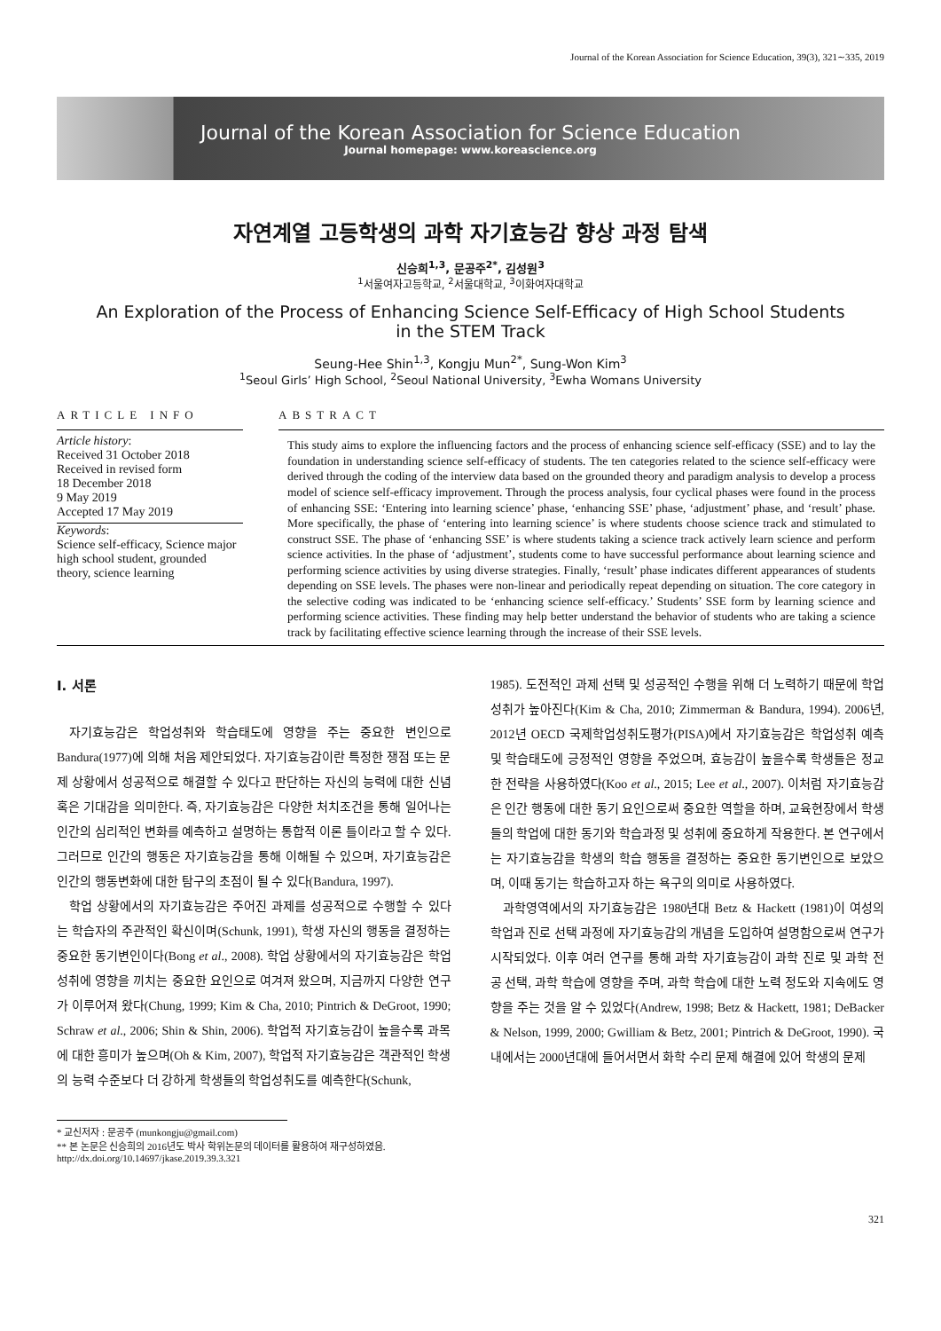Journal of the Korean Association for Science Education, 39(3), 321∼335, 2019
Journal of the Korean Association for Science Education
Journal homepage: www.koreascience.org
자연계열 고등학생의 과학 자기효능감 향상 과정 탐색
신승희<sup>1,3</sup>, 문공주<sup>2*</sup>, 김성원<sup>3</sup>
<sup>1</sup> 서울여자고등학교, <sup>2</sup>서울대학교, <sup>3</sup>이화여자대학교
An Exploration of the Process of Enhancing Science Self-Efficacy of High School Students
in the STEM Track
Seung-Hee Shin<sup>1,3</sup>, Kongju Mun<sup>2*</sup>, Sung-Won Kim<sup>3</sup>
<sup>1</sup> Seoul Girls’ High School, <sup>2</sup>Seoul National University, <sup>3</sup>Ewha Womans University
ARTICLE INFO
Article history:
Received 31 October 2018
Received in revised form
18 December 2018
9 May 2019
Accepted 17 May 2019
Keywords:
Science self-efficacy, Science major high school student, grounded theory, science learning
ABSTRACT
This study aims to explore the influencing factors and the process of enhancing science self-efficacy (SSE) and to lay the foundation in understanding science self-efficacy of students. The ten categories related to the science self-efficacy were derived through the coding of the interview data based on the grounded theory and paradigm analysis to develop a process model of science self-efficacy improvement. Through the process analysis, four cyclical phases were found in the process of enhancing SSE: ‘Entering into learning science’ phase, ‘enhancing SSE’ phase, ‘adjustment’ phase, and ‘result’ phase. More specifically, the phase of ‘entering into learning science’ is where students choose science track and stimulated to construct SSE. The phase of ‘enhancing SSE’ is where students taking a science track actively learn science and perform science activities. In the phase of ‘adjustment’, students come to have successful performance about learning science and performing science activities by using diverse strategies. Finally, ‘result’ phase indicates different appearances of students depending on SSE levels. The phases were non-linear and periodically repeat depending on situation. The core category in the selective coding was indicated to be ‘enhancing science self-efficacy.’ Students’ SSE form by learning science and performing science activities. These finding may help better understand the behavior of students who are taking a science track by facilitating effective science learning through the increase of their SSE levels.
Ⅰ. 서론
자기효능감은 학업성취와 학습태도에 영향을 주는 중요한 변인으로 Bandura(1977)에 의해 처음 제안되었다. 자기효능감이란 특정한 쟁점 또는 문제 상황에서 성공적으로 해결할 수 있다고 판단하는 자신의 능력에 대한 신념 혹은 기대감을 의미한다. 즉, 자기효능감은 다양한 처치조건을 통해 일어나는 인간의 심리적인 변화를 예측하고 설명하는 통합적 이론 틀이라고 할 수 있다. 그러므로 인간의 행동은 자기효능감을 통해 이해될 수 있으며, 자기효능감은 인간의 행동변화에 대한 탐구의 초점이 될 수 있다(Bandura, 1997).
학업 상황에서의 자기효능감은 주어진 과제를 성공적으로 수행할 수 있다는 학습자의 주관적인 확신이며(Schunk, 1991), 학생 자신의 행동을 결정하는 중요한 동기변인이다(Bong et al., 2008). 학업 상황에서의 자기효능감은 학업성취에 영향을 끼치는 중요한 요인으로 여겨져 왔으며, 지금까지 다양한 연구가 이루어져 왔다(Chung, 1999; Kim & Cha, 2010; Pintrich & DeGroot, 1990; Schraw et al., 2006; Shin & Shin, 2006). 학업적 자기효능감이 높을수록 과목에 대한 흥미가 높으며(Oh & Kim, 2007), 학업적 자기효능감은 객관적인 학생의 능력 수준보다 더 강하게 학생들의 학업성취도를 예측한다(Schunk,
1985). 도전적인 과제 선택 및 성공적인 수행을 위해 더 노력하기 때문에 학업성취가 높아진다(Kim & Cha, 2010; Zimmerman & Bandura, 1994). 2006년, 2012년 OECD 국제학업성취도평가(PISA)에서 자기효능감은 학업성취 예측 및 학습태도에 긍정적인 영향을 주었으며, 효능감이 높을수록 학생들은 정교한 전략을 사용하였다(Koo et al., 2015; Lee et al., 2007). 이처럼 자기효능감은 인간 행동에 대한 동기 요인으로써 중요한 역할을 하며, 교육현장에서 학생들의 학업에 대한 동기와 학습과정 및 성취에 중요하게 작용한다. 본 연구에서는 자기효능감을 학생의 학습 행동을 결정하는 중요한 동기변인으로 보았으며, 이때 동기는 학습하고자 하는 욕구의 의미로 사용하였다.
과학영역에서의 자기효능감은 1980년대 Betz & Hackett (1981)이 여성의 학업과 진로 선택 과정에 자기효능감의 개념을 도입하여 설명함으로써 연구가 시작되었다. 이후 여러 연구를 통해 과학 자기효능감이 과학 진로 및 과학 전공 선택, 과학 학습에 영향을 주며, 과학 학습에 대한 노력 정도와 지속에도 영향을 주는 것을 알 수 있었다(Andrew, 1998; Betz & Hackett, 1981; DeBacker & Nelson, 1999, 2000; Gwilliam & Betz, 2001; Pintrich & DeGroot, 1990). 국내에서는 2000년대에 들어서면서 화학 수리 문제 해결에 있어 학생의 문제
* 교신저자 : 문공주 (munkongju@gmail.com)
** 본 논문은 신승희의 2016년도 박사 학위논문의 데이터를 활용하여 재구성하였음.
http://dx.doi.org/10.14697/jkase.2019.39.3.321
321